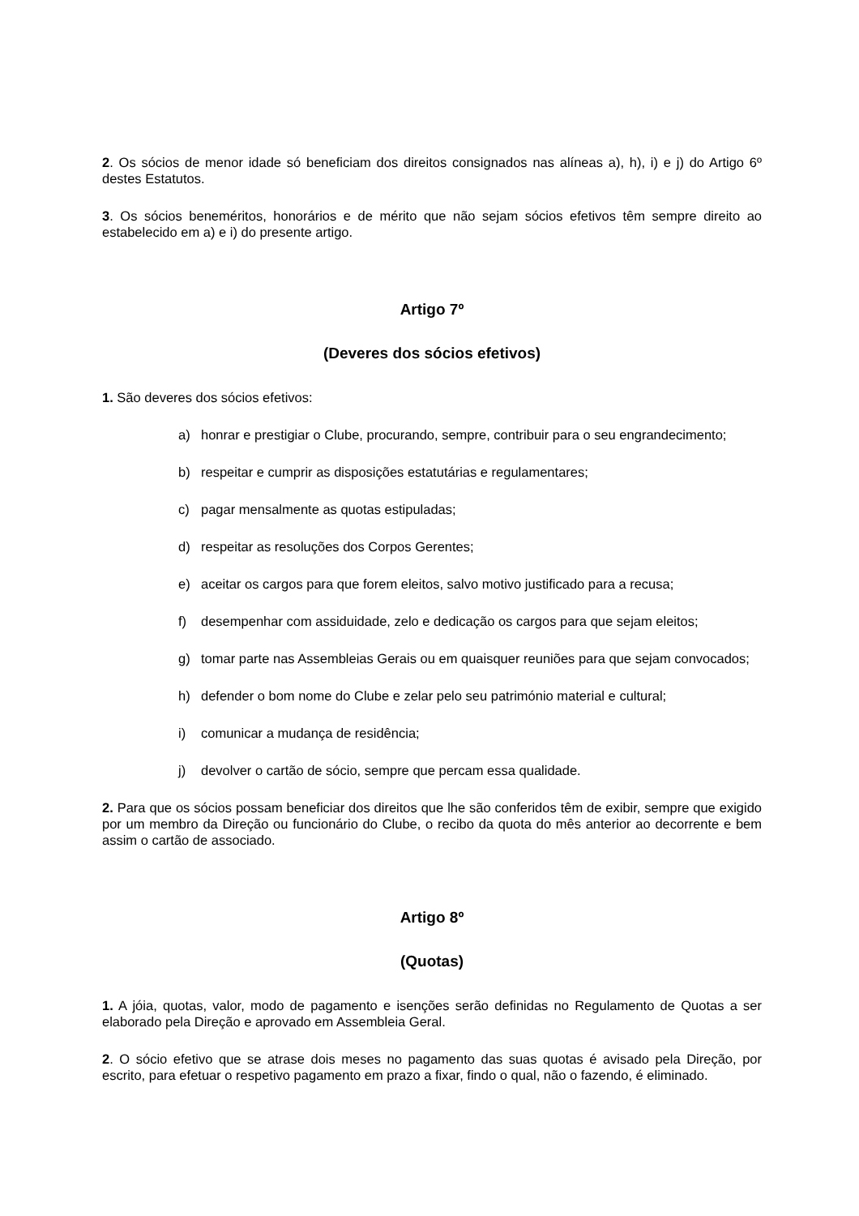2. Os sócios de menor idade só beneficiam dos direitos consignados nas alíneas a), h), i) e j) do Artigo 6º destes Estatutos.
3. Os sócios beneméritos, honorários e de mérito que não sejam sócios efetivos têm sempre direito ao estabelecido em a) e i) do presente artigo.
Artigo 7º
(Deveres dos sócios efetivos)
1. São deveres dos sócios efetivos:
a) honrar e prestigiar o Clube, procurando, sempre, contribuir para o seu engrandecimento;
b) respeitar e cumprir as disposições estatutárias e regulamentares;
c) pagar mensalmente as quotas estipuladas;
d) respeitar as resoluções dos Corpos Gerentes;
e) aceitar os cargos para que forem eleitos, salvo motivo justificado para a recusa;
f) desempenhar com assiduidade, zelo e dedicação os cargos para que sejam eleitos;
g) tomar parte nas Assembleias Gerais ou em quaisquer reuniões para que sejam convocados;
h) defender o bom nome do Clube e zelar pelo seu património material e cultural;
i) comunicar a mudança de residência;
j) devolver o cartão de sócio, sempre que percam essa qualidade.
2. Para que os sócios possam beneficiar dos direitos que lhe são conferidos têm de exibir, sempre que exigido por um membro da Direção ou funcionário do Clube, o recibo da quota do mês anterior ao decorrente e bem assim o cartão de associado.
Artigo 8º
(Quotas)
1. A jóia, quotas, valor, modo de pagamento e isenções serão definidas no Regulamento de Quotas a ser elaborado pela Direção e aprovado em Assembleia Geral.
2. O sócio efetivo que se atrase dois meses no pagamento das suas quotas é avisado pela Direção, por escrito, para efetuar o respetivo pagamento em prazo a fixar, findo o qual, não o fazendo, é eliminado.